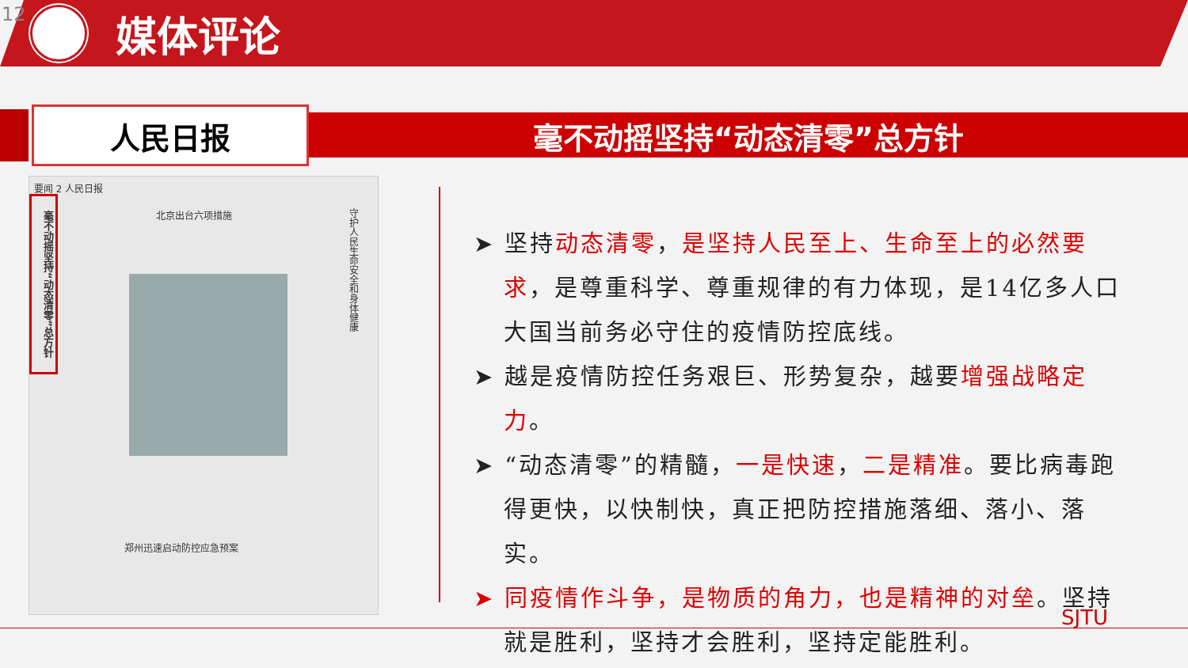12
媒体评论
人民日报
毫不动摇坚持“动态清零”总方针
要闻 2 人民日报
毫不动摇坚持“动态清零”总方针
北京出台六项措施
郑州迅速启动防控应急预案
守护人民生命安全和身体健康
➤ 坚持动态清零，是坚持人民至上、生命至上的必然要求，是尊重科学、尊重规律的有力体现，是14亿多人口大国当前务必守住的疫情防控底线。
➤ 越是疫情防控任务艰巨、形势复杂，越要增强战略定力。
➤ “动态清零”的精髓，一是快速，二是精准。要比病毒跑得更快，以快制快，真正把防控措施落细、落小、落实。
➤ 同疫情作斗争，是物质的角力，也是精神的对垒。坚持就是胜利，坚持才会胜利，坚持定能胜利。
SJTU